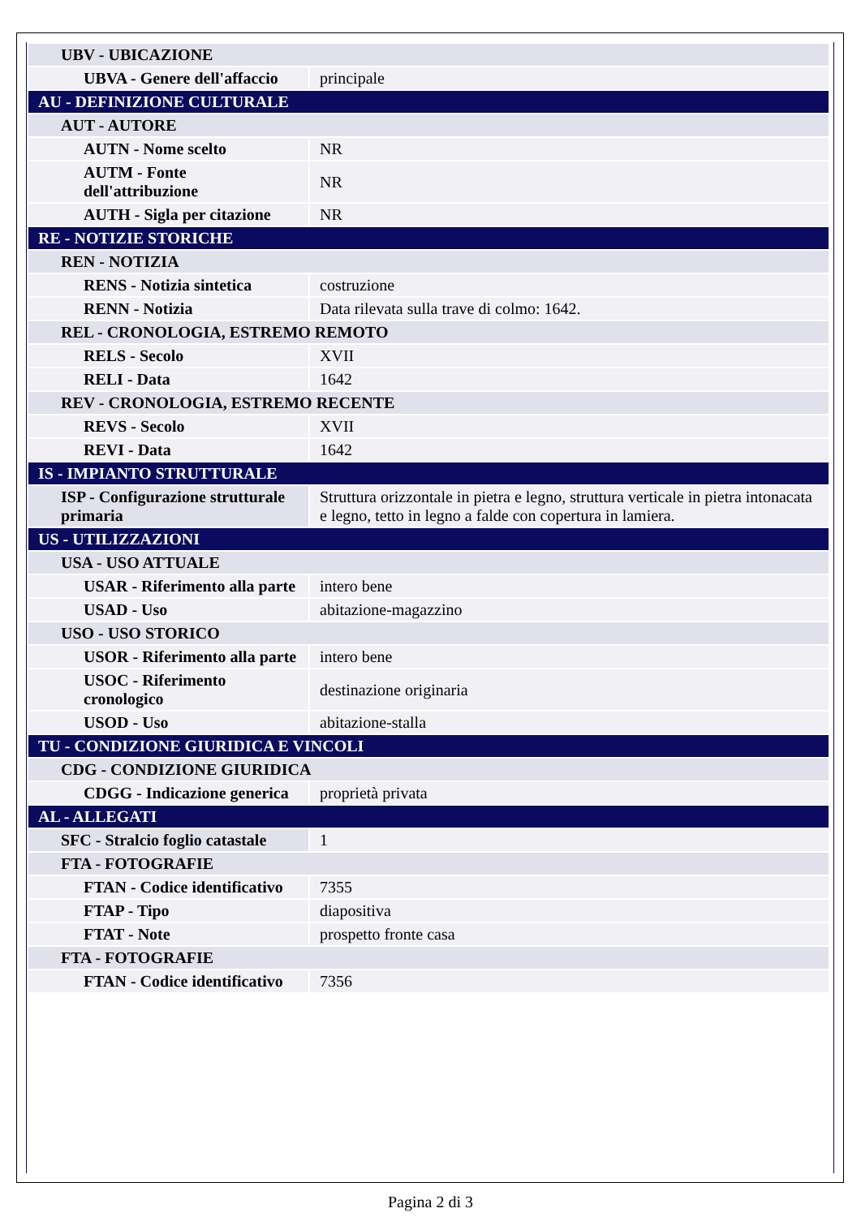| UBV - UBICAZIONE | |
| UBVA - Genere dell'affaccio | principale |
| AU - DEFINIZIONE CULTURALE | |
| AUT - AUTORE | |
| AUTN - Nome scelto | NR |
| AUTM - Fonte dell'attribuzione | NR |
| AUTH - Sigla per citazione | NR |
| RE - NOTIZIE STORICHE | |
| REN - NOTIZIA | |
| RENS - Notizia sintetica | costruzione |
| RENN - Notizia | Data rilevata sulla trave di colmo: 1642. |
| REL - CRONOLOGIA, ESTREMO REMOTO | |
| RELS - Secolo | XVII |
| RELI - Data | 1642 |
| REV - CRONOLOGIA, ESTREMO RECENTE | |
| REVS - Secolo | XVII |
| REVI - Data | 1642 |
| IS - IMPIANTO STRUTTURALE | |
| ISP - Configurazione strutturale primaria | Struttura orizzontale in pietra e legno, struttura verticale in pietra intonacata e legno, tetto in legno a falde con copertura in lamiera. |
| US - UTILIZZAZIONI | |
| USA - USO ATTUALE | |
| USAR - Riferimento alla parte | intero bene |
| USAD - Uso | abitazione-magazzino |
| USO - USO STORICO | |
| USOR - Riferimento alla parte | intero bene |
| USOC - Riferimento cronologico | destinazione originaria |
| USOD - Uso | abitazione-stalla |
| TU - CONDIZIONE GIURIDICA E VINCOLI | |
| CDG - CONDIZIONE GIURIDICA | |
| CDGG - Indicazione generica | proprietà privata |
| AL - ALLEGATI | |
| SFC - Stralcio foglio catastale | 1 |
| FTA - FOTOGRAFIE | |
| FTAN - Codice identificativo | 7355 |
| FTAP - Tipo | diapositiva |
| FTAT - Note | prospetto fronte casa |
| FTA - FOTOGRAFIE | |
| FTAN - Codice identificativo | 7356 |
Pagina 2 di 3